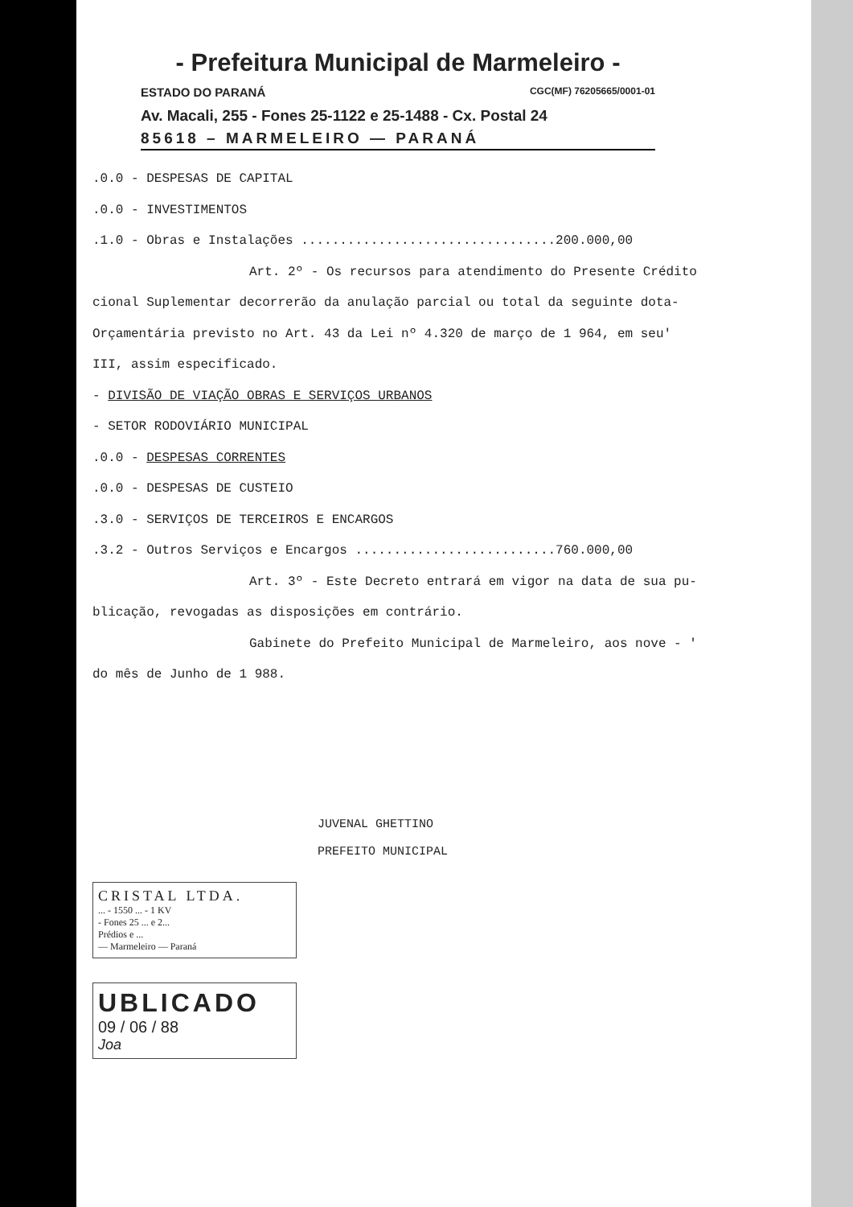- Prefeitura Municipal de Marmeleiro -
ESTADO DO PARANÁ CGC(MF) 76205665/0001-01
Av. Macali, 255 - Fones 25-1122 e 25-1488 - Cx. Postal 24
85618 – MARMELEIRO — PARANÁ
.0.0 - DESPESAS DE CAPITAL
.0.0 - INVESTIMENTOS
.1.0 - Obras e Instalações .................................200.000,00
Art. 2º - Os recursos para atendimento do Presente Crédito
cional Suplementar decorrerão da anulação parcial ou total da seguinte dota-
Orçamentária previsto no Art. 43 da Lei nº 4.320 de março de 1 964, em seu'
III, assim especificado.
- DIVISÃO DE VIAÇÃO OBRAS E SERVIÇOS URBANOS
- SETOR RODOVIÁRIO MUNICIPAL
.0.0 - DESPESAS CORRENTES
.0.0 - DESPESAS DE CUSTEIO
.3.0 - SERVIÇOS DE TERCEIROS E ENCARGOS
.3.2 - Outros Serviços e Encargos ..........................760.000,00
Art. 3º - Este Decreto entrará em vigor na data de sua pu-
blicação, revogadas as disposições em contrário.
Gabinete do Prefeito Municipal de Marmeleiro, aos nove - '
do mês de Junho de 1 988.
JUVENAL GHETTINO
PREFEITO MUNICIPAL
CRISTAL LTDA.
... - 1550 ... - 1 KV
- Fones 25 ... e 2...
Prédios e ...
— Marmeleiro — Paraná
UBLICADO
09 / 06 / 88
Joa